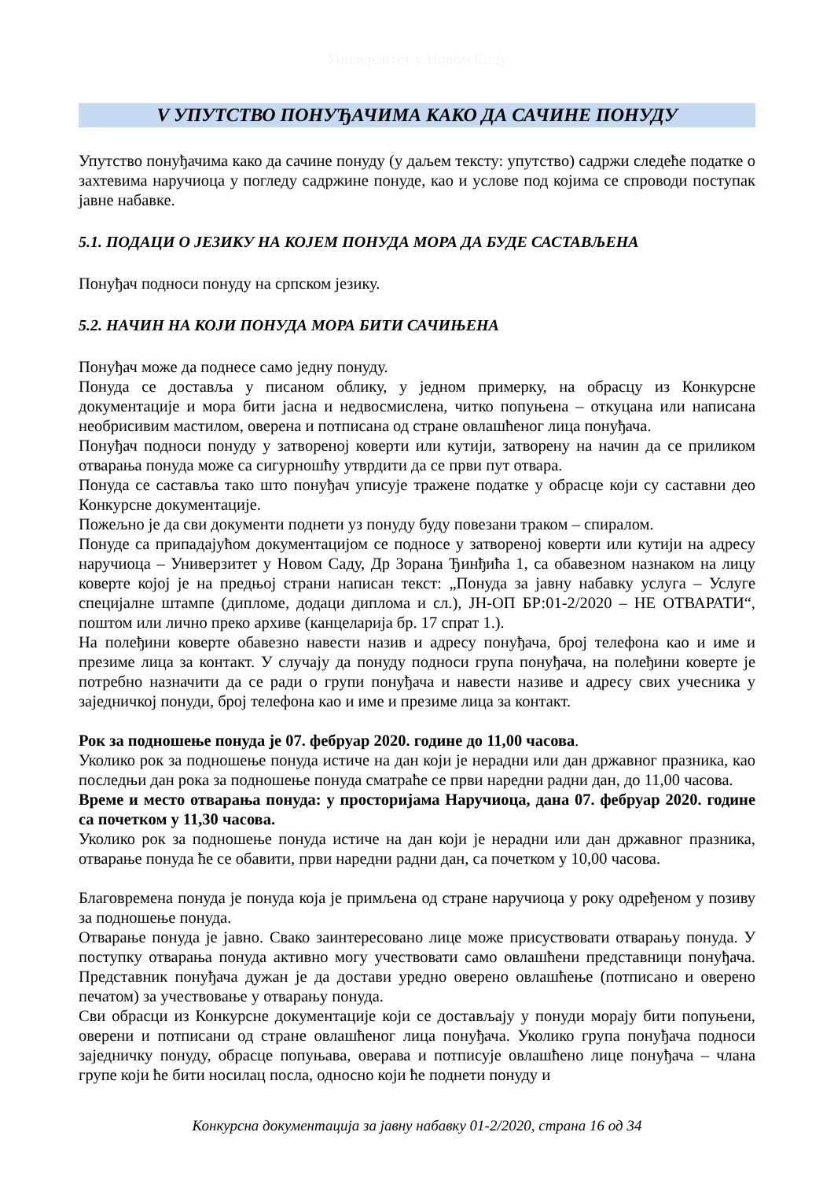Универзитет у Новом Саду
V УПУТСТВО ПОНУЂАЧИМА КАКО ДА САЧИНЕ ПОНУДУ
Упутство понуђачима како да сачине понуду (у даљем тексту: упутство) садржи следеће податке о захтевима наручиоца у погледу садржине понуде, као и услове под којима се спроводи поступак јавне набавке.
5.1. ПОДАЦИ О ЈЕЗИКУ НА КОЈЕМ ПОНУДА МОРА ДА БУДЕ САСТАВЉЕНА
Понуђач подноси понуду на српском језику.
5.2. НАЧИН НА КОЈИ ПОНУДА МОРА БИТИ САЧИЊЕНА
Понуђач може да поднесе само једну понуду.
Понуда се доставља у писаном облику, у једном примерку, на обрасцу из Конкурсне документације и мора бити јасна и недвосмислена, читко попуњена – откуцана или написана необрисивим мастилом, оверена и потписана од стране овлашћеног лица понуђача.
Понуђач подноси понуду у затвореној коверти или кутији, затворену на начин да се приликом отварања понуда може са сигурношћу утврдити да се први пут отвара.
Понуда се саставља тако што понуђач уписује тражене податке у обрасце који су саставни део Конкурсне документације.
Пожељно је да сви документи поднети уз понуду буду повезани траком – спиралом.
Понуде са припадајућом документацијом се подносе у затвореној коверти или кутији на адресу наручиоца – Универзитет у Новом Саду, Др Зорана Ђинђића 1, са обавезном назнаком на лицу коверте којој је на предњој страни написан текст: „Понуда за јавну набавку услуга – Услуге специјалне штампе (дипломе, додаци диплома и сл.), ЈН-ОП БР:01-2/2020 – НЕ ОТВАРАТИ“, поштом или лично преко архиве (канцеларија бр. 17 спрат 1.).
На полеђини коверте обавезно навести назив и адресу понуђача, број телефона као и име и презиме лица за контакт. У случају да понуду подноси група понуђача, на полеђини коверте је потребно назначити да се ради о групи понуђача и навести називе и адресу свих учесника у заједничкој понуди, број телефона као и име и презиме лица за контакт.
Рок за подношење понуда је 07. фебруар 2020. године до 11,00 часова.
Уколико рок за подношење понуда истиче на дан који је нерадни или дан државног празника, као последњи дан рока за подношење понуда сматраће се први наредни радни дан, до 11,00 часова.
Време и место отварања понуда: у просторијама Наручиоца, дана 07. фебруар 2020. године са почетком у 11,30 часова.
Уколико рок за подношење понуда истиче на дан који је нерадни или дан државног празника, отварање понуда ће се обавити, први наредни радни дан, са почетком у 10,00 часова.
Благовремена понуда је понуда која је примљена од стране наручиоца у року одређеном у позиву за подношење понуда.
Отварање понуда је јавно. Свако заинтересовано лице може присуствовати отварању понуда. У поступку отварања понуда активно могу учествовати само овлашћени представници понуђача. Представник понуђача дужан је да достави уредно оверено овлашћење (потписано и оверено печатом) за учествовање у отварању понуда.
Сви обрасци из Конкурсне документације који се достављају у понуди морају бити попуњени, оверени и потписани од стране овлашћеног лица понуђача. Уколико група понуђача подноси заједничку понуду, обрасце попуњава, оверава и потписује овлашћено лице понуђача – члана групе који ће бити носилац посла, односно који ће поднети понуду и
Конкурсна документација за јавну набавку 01-2/2020, страна 16 од 34